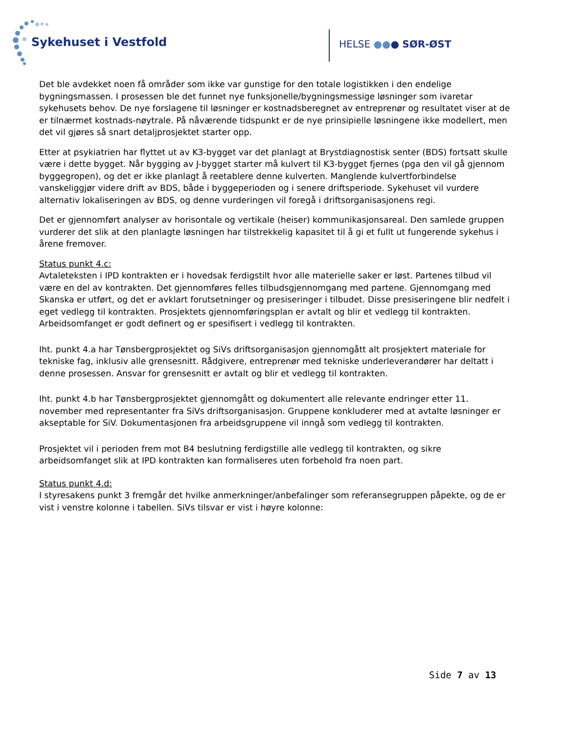Sykehuset i Vestfold HELSE ●●● SØR-ØST
Det ble avdekket noen få områder som ikke var gunstige for den totale logistikken i den endelige bygningsmassen. I prosessen ble det funnet nye funksjonelle/bygningsmessige løsninger som ivaretar sykehusets behov. De nye forslagene til løsninger er kostnadsberegnet av entreprenør og resultatet viser at de er tilnærmet kostnads-nøytrale. På nåværende tidspunkt er de nye prinsipielle løsningene ikke modellert, men det vil gjøres så snart detaljprosjektet starter opp.
Etter at psykiatrien har flyttet ut av K3-bygget var det planlagt at Brystdiagnostisk senter (BDS) fortsatt skulle være i dette bygget. Når bygging av J-bygget starter må kulvert til K3-bygget fjernes (pga den vil gå gjennom byggegropen), og det er ikke planlagt å reetablere denne kulverten. Manglende kulvertforbindelse vanskeliggjør videre drift av BDS, både i byggeperioden og i senere driftsperiode. Sykehuset vil vurdere alternativ lokaliseringen av BDS, og denne vurderingen vil foregå i driftsorganisasjonens regi.
Det er gjennomført analyser av horisontale og vertikale (heiser) kommunikasjonsareal. Den samlede gruppen vurderer det slik at den planlagte løsningen har tilstrekkelig kapasitet til å gi et fullt ut fungerende sykehus i årene fremover.
Status punkt 4.c:
Avtaleteksten i IPD kontrakten er i hovedsak ferdigstilt hvor alle materielle saker er løst. Partenes tilbud vil være en del av kontrakten. Det gjennomføres felles tilbudsgjennomgang med partene. Gjennomgang med Skanska er utført, og det er avklart forutsetninger og presiseringer i tilbudet. Disse presiseringene blir nedfelt i eget vedlegg til kontrakten. Prosjektets gjennomføringsplan er avtalt og blir et vedlegg til kontrakten. Arbeidsomfanget er godt definert og er spesifisert i vedlegg til kontrakten.
Iht. punkt 4.a har Tønsbergprosjektet og SiVs driftsorganisasjon gjennomgått alt prosjektert materiale for tekniske fag, inklusiv alle grensesnitt. Rådgivere, entreprenør med tekniske underleverandører har deltatt i denne prosessen. Ansvar for grensesnitt er avtalt og blir et vedlegg til kontrakten.
Iht. punkt 4.b har Tønsbergprosjektet gjennomgått og dokumentert alle relevante endringer etter 11. november med representanter fra SiVs driftsorganisasjon. Gruppene konkluderer med at avtalte løsninger er akseptable for SiV. Dokumentasjonen fra arbeidsgruppene vil inngå som vedlegg til kontrakten.
Prosjektet vil i perioden frem mot B4 beslutning ferdigstille alle vedlegg til kontrakten, og sikre arbeidsomfanget slik at IPD kontrakten kan formaliseres uten forbehold fra noen part.
Status punkt 4.d:
I styresakens punkt 3 fremgår det hvilke anmerkninger/anbefalinger som referansegruppen påpekte, og de er vist i venstre kolonne i tabellen. SiVs tilsvar er vist i høyre kolonne:
Side 7 av 13